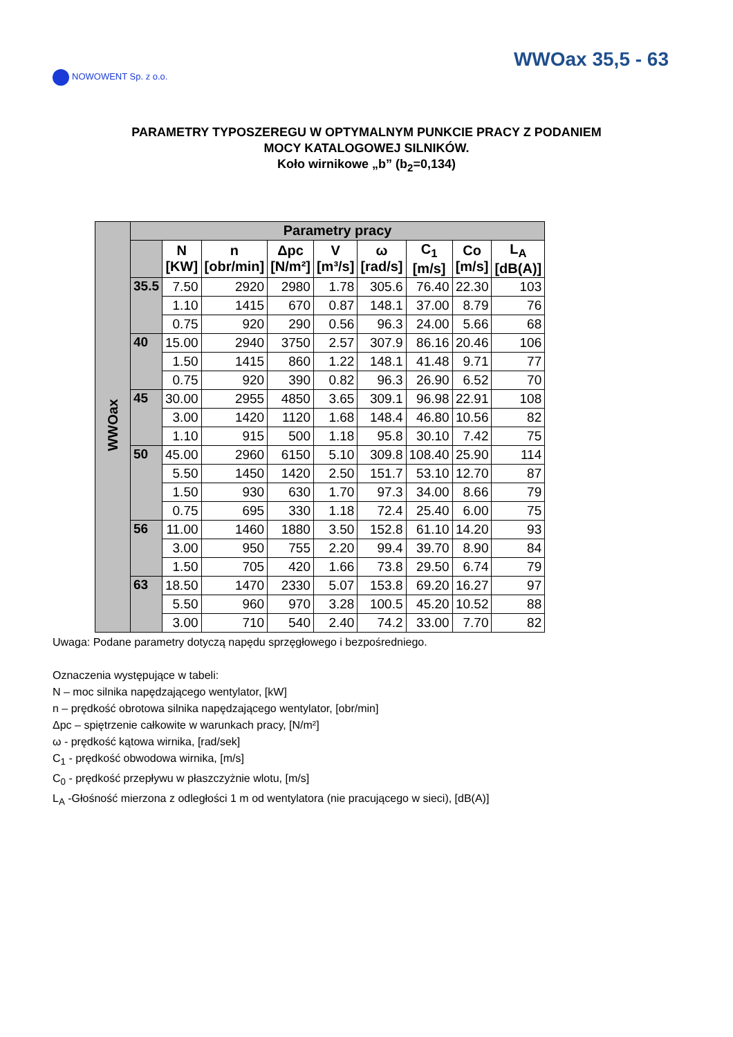NOWOWENT Sp. z o.o.
WWOax 35,5 - 63
PARAMETRY TYPOSZEREGU W OPTYMALNYM PUNKCIE PRACY Z PODANIEM
MOCY KATALOGOWEJ SILNIKÓW.
Koło wirnikowe „b” (b<sub>2</sub>=0,134)
| WWOax | Parametry pracy | | | | | | | | |
| | | N [KW] | n [obr/min] | Δpc [N/m²] | V [m³/s] | ω [rad/s] | C<sub>1</sub> [m/s] | Co [m/s] | L<sub>A</sub> [dB(A)] |
| | 35.5 | 7.50 | 2920 | 2980 | 1.78 | 305.6 | 76.40 | 22.30 | 103 |
| | | 1.10 | 1415 | 670 | 0.87 | 148.1 | 37.00 | 8.79 | 76 |
| | | 0.75 | 920 | 290 | 0.56 | 96.3 | 24.00 | 5.66 | 68 |
| | 40 | 15.00 | 2940 | 3750 | 2.57 | 307.9 | 86.16 | 20.46 | 106 |
| | | 1.50 | 1415 | 860 | 1.22 | 148.1 | 41.48 | 9.71 | 77 |
| | | 0.75 | 920 | 390 | 0.82 | 96.3 | 26.90 | 6.52 | 70 |
| | 45 | 30.00 | 2955 | 4850 | 3.65 | 309.1 | 96.98 | 22.91 | 108 |
| | | 3.00 | 1420 | 1120 | 1.68 | 148.4 | 46.80 | 10.56 | 82 |
| | | 1.10 | 915 | 500 | 1.18 | 95.8 | 30.10 | 7.42 | 75 |
| | 50 | 45.00 | 2960 | 6150 | 5.10 | 309.8 | 108.40 | 25.90 | 114 |
| | | 5.50 | 1450 | 1420 | 2.50 | 151.7 | 53.10 | 12.70 | 87 |
| | | 1.50 | 930 | 630 | 1.70 | 97.3 | 34.00 | 8.66 | 79 |
| | | 0.75 | 695 | 330 | 1.18 | 72.4 | 25.40 | 6.00 | 75 |
| | 56 | 11.00 | 1460 | 1880 | 3.50 | 152.8 | 61.10 | 14.20 | 93 |
| | | 3.00 | 950 | 755 | 2.20 | 99.4 | 39.70 | 8.90 | 84 |
| | | 1.50 | 705 | 420 | 1.66 | 73.8 | 29.50 | 6.74 | 79 |
| | 63 | 18.50 | 1470 | 2330 | 5.07 | 153.8 | 69.20 | 16.27 | 97 |
| | | 5.50 | 960 | 970 | 3.28 | 100.5 | 45.20 | 10.52 | 88 |
| | | 3.00 | 710 | 540 | 2.40 | 74.2 | 33.00 | 7.70 | 82 |
Uwaga: Podane parametry dotyczą napędu sprzęgłowego i bezpośredniego.
Oznaczenia występujące w tabeli:
N – moc silnika napędzającego wentylator, [kW]
n – prędkość obrotowa silnika napędzającego wentylator, [obr/min]
Δpc – spiętrzenie całkowite w warunkach pracy, [N/m²]
ω - prędkość kątowa wirnika, [rad/sek]
C<sub>1</sub> - prędkość obwodowa wirnika, [m/s]
C<sub>0</sub> - prędkość przepływu w płaszczyżnie wlotu, [m/s]
L<sub>A</sub> -Głośność mierzona z odległości 1 m od wentylatora (nie pracującego w sieci), [dB(A)]